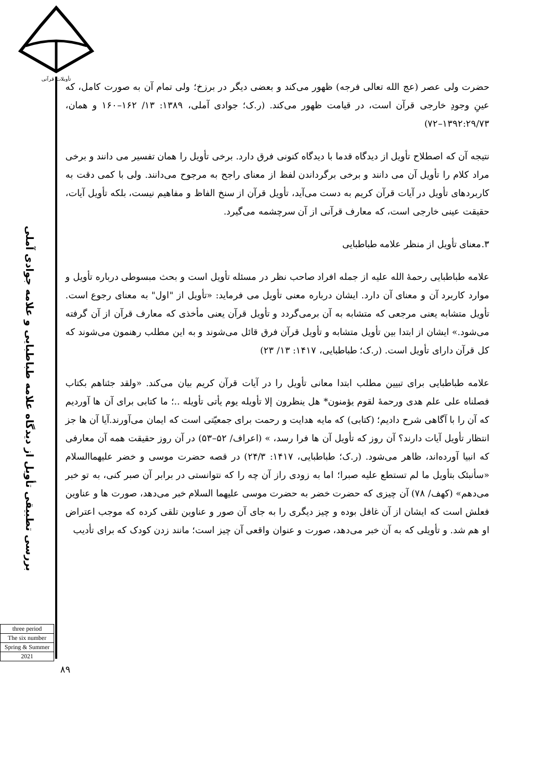تأویلات قرآنی
بررسی تطبیقی تأویل از دیدگاه علامه طباطبایی و علامه جوادی آملی
three period
The six number
Spring & Summer
2021
حضرت ولی عصر (عج الله تعالی فرجه) ظهور می‌کند و بعضی دیگر در برزخ؛ ولی تمام آن به صورت کامل، که عینِ وجودِ خارجی قرآن است، در قیامت ظهور می‌کند. (ر.ک؛ جوادی آملی، ۱۳۸۹: ۱۳/ ۱۶۲–۱۶۰ و همان، ۱۳۹۲:۲۹/۷۳–۷۲)
نتیجه آن که اصطلاح تأویل از دیدگاه قدما با دیدگاه کنونی فرق دارد. برخی تأویل را همان تفسیر می دانند و برخی مراد کلام را تأویل آن می دانند و برخی برگرداندن لفظ از معنای راجح به مرجوح می‌دانند. ولی با کمی دقت به کاربردهای تأویل در آیات قرآن کریم به دست می‌آید، تأویل قرآن از سنخ الفاظ و مفاهیم نیست، بلکه تأویل آیات، حقیقت عینی خارجی است، که معارف قرآنی از آن سرچشمه می‌گیرد.
۳.معنای تأویل از منظر علامه طباطبایی
علامه طباطبایی رحمۀ الله علیه از جمله افراد صاحب نظر در مسئله تأویل است و بحث مبسوطی درباره تأویل و موارد کاربرد آن و معنای آن دارد. ایشان درباره معنی تأویل می فرماید: «تأویل از "اول" به معنای رجوع است. تأویل متشابه یعنی مرجعی که متشابه به آن برمی‌گردد و تأویل قرآن یعنی مأخذی که معارف قرآن از آن گرفته می‌شود.» ایشان از ابتدا بین تأویل متشابه و تأویل قرآن فرق قائل می‌شوند و به این مطلب رهنمون می‌شوند که کل قرآن دارای تأویل است. (ر.ک؛ طباطبایی، ۱۴۱۷: ۱۳/ ۲۳)
علامه طباطبایی برای تبیین مطلب ابتدا معانی تأویل را در آیات قرآن کریم بیان می‌کند. «ولقد جئناهم بکتاب فصلناه علی علم هدی ورحمۀ لقوم یؤمنون* هل ینظرون إلا تأویله یوم یأتی تأویله ..؛ ما کتابی برای آن ها آوردیم که آن را با آگاهی شرح دادیم؛ (کتابی) که مایه هدایت و رحمت برای جمعیّتی است که ایمان می‌آورند.آیا آن ها جز انتظار تأویل آیات دارند؟ آن روز که تأویل آن ها فرا رسد، » (اعراف/ ۵۲–۵۳) در آن روز حقیقت همه آن معارفی که انبیا آورده‌اند، ظاهر می‌شود. (ر.ک؛ طباطبایی، ۱۴۱۷: ۲۴/۳) در قصه حضرت موسی و خضر علیهماالسلام «سأنبئک بتأویل ما لم تستطع علیه صبرا؛ اما به زودی راز آن چه را که نتوانستی در برابر آن صبر کنی، به تو خبر می‌دهم» (کهف/ ۷۸) آن چیزی که حضرت خضر به حضرت موسی علیهما السلام خبر می‌دهد، صورت ها و عناوین فعلش است که ایشان از آن غافل بوده و چیز دیگری را به جای آن صور و عناوین تلقی کرده که موجب اعتراض او هم شد. و تأویلی که به آن خبر می‌دهد، صورت و عنوان واقعی آن چیز است؛ مانند زدن کودک که برای تأدیب
۸۹